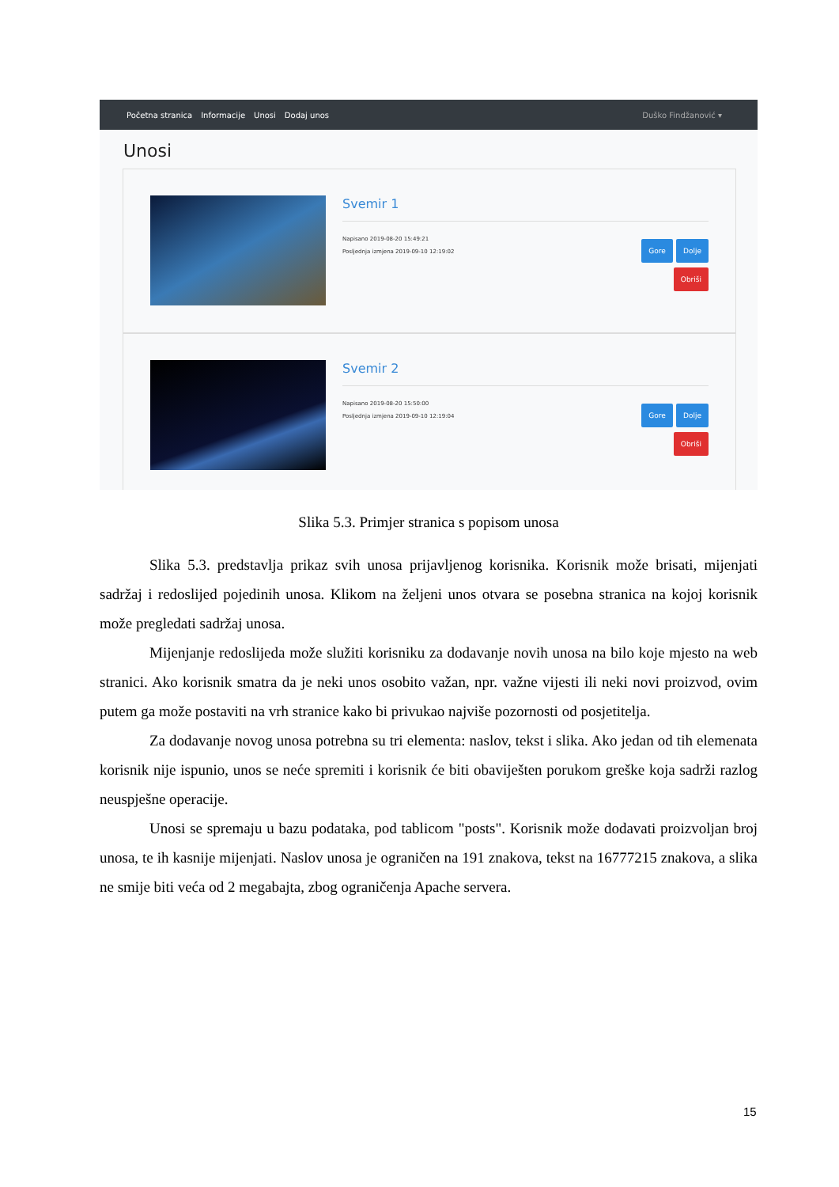Početna stranica Informacije Unosi Dodaj unos Duško Findžanović ▾
Unosi
Svemir 1
Napisano 2019-08-20 15:49:21
Posljednja izmjena 2019-09-10 12:19:02
Gore Dolje
Obriši
Svemir 2
Napisano 2019-08-20 15:50:00
Posljednja izmjena 2019-09-10 12:19:04
Gore Dolje
Obriši
Slika 5.3. Primjer stranica s popisom unosa
Slika 5.3. predstavlja prikaz svih unosa prijavljenog korisnika. Korisnik može brisati, mijenjati sadržaj i redoslijed pojedinih unosa. Klikom na željeni unos otvara se posebna stranica na kojoj korisnik može pregledati sadržaj unosa.
Mijenjanje redoslijeda može služiti korisniku za dodavanje novih unosa na bilo koje mjesto na web stranici. Ako korisnik smatra da je neki unos osobito važan, npr. važne vijesti ili neki novi proizvod, ovim putem ga može postaviti na vrh stranice kako bi privukao najviše pozornosti od posjetitelja.
Za dodavanje novog unosa potrebna su tri elementa: naslov, tekst i slika. Ako jedan od tih elemenata korisnik nije ispunio, unos se neće spremiti i korisnik će biti obaviješten porukom greške koja sadrži razlog neuspješne operacije.
Unosi se spremaju u bazu podataka, pod tablicom "posts". Korisnik može dodavati proizvoljan broj unosa, te ih kasnije mijenjati. Naslov unosa je ograničen na 191 znakova, tekst na 16777215 znakova, a slika ne smije biti veća od 2 megabajta, zbog ograničenja Apache servera.
15